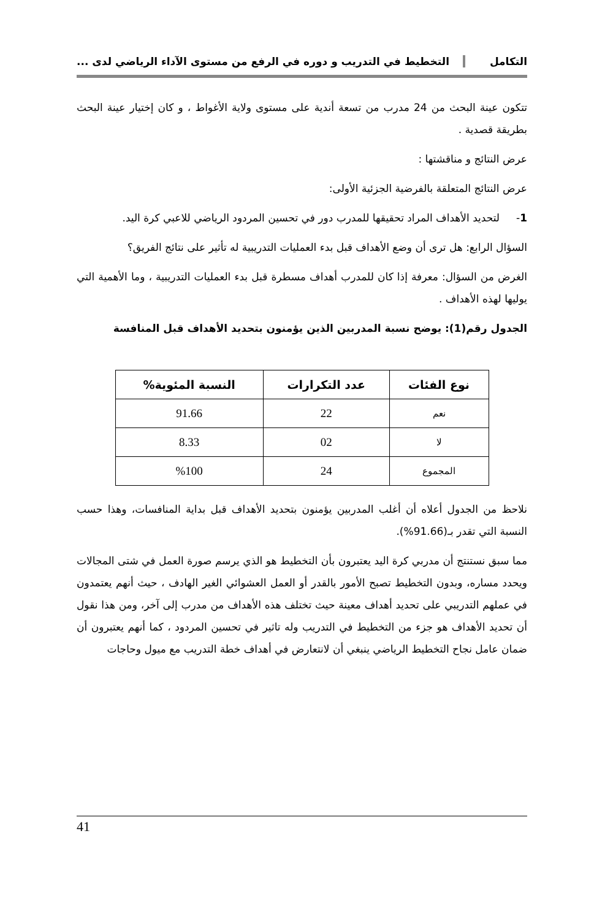التكامل التخطيط في التدريب و دوره في الرفع من مستوى الآداء الرياضي لدى ...
تتكون عينة البحث من 24 مدرب من تسعة أندية على مستوى ولاية الأغواط ، و كان إختيار عينة البحث بطريقة قصدية .
عرض النتائج و مناقشتها :
عرض النتائج المتعلقة بالفرضية الجزئية الأولى:
1- لتحديد الأهداف المراد تحقيقها للمدرب دور في تحسين المردود الرياضي للاعبي كرة اليد.
السؤال الرابع: هل ترى أن وضع الأهداف قبل بدء العمليات التدريبية له تأثير على نتائج الفريق؟
الغرض من السؤال: معرفة إذا كان للمدرب أهداف مسطرة قبل بدء العمليات التدريبية ، وما الأهمية التي يوليها لهذه الأهداف .
الجدول رقم(1): يوضح نسبة المدربين الذين يؤمنون بتحديد الأهداف قبل المنافسة
| نوع الفئات | عدد التكرارات | النسبة المئوية% |
| --- | --- | --- |
| نعم | 22 | 91.66 |
| لا | 02 | 8.33 |
| المجموع | 24 | %100 |
نلاحظ من الجدول أعلاه أن أغلب المدربين يؤمنون بتحديد الأهداف قبل بداية المنافسات، وهذا حسب النسبة التي تقدر بـ(91.66%).
مما سبق نستنتج أن مدربي كرة اليد يعتبرون بأن التخطيط هو الذي يرسم صورة العمل في شتى المجالات ويحدد مساره، وبدون التخطيط تصبح الأمور بالقدر أو العمل العشوائي الغير الهادف ، حيث أنهم يعتمدون في عملهم التدريبي على تحديد أهداف معينة حيث تختلف هذه الأهداف من مدرب إلى آخر، ومن هذا نقول أن تحديد الأهداف هو جزء من التخطيط في التدريب وله تاثير في تحسين المردود ، كما أنهم يعتبرون أن ضمان عامل نجاح التخطيط الرياضي ينبغي أن لانتعارض في أهداف خطة التدريب مع ميول وحاجات
41